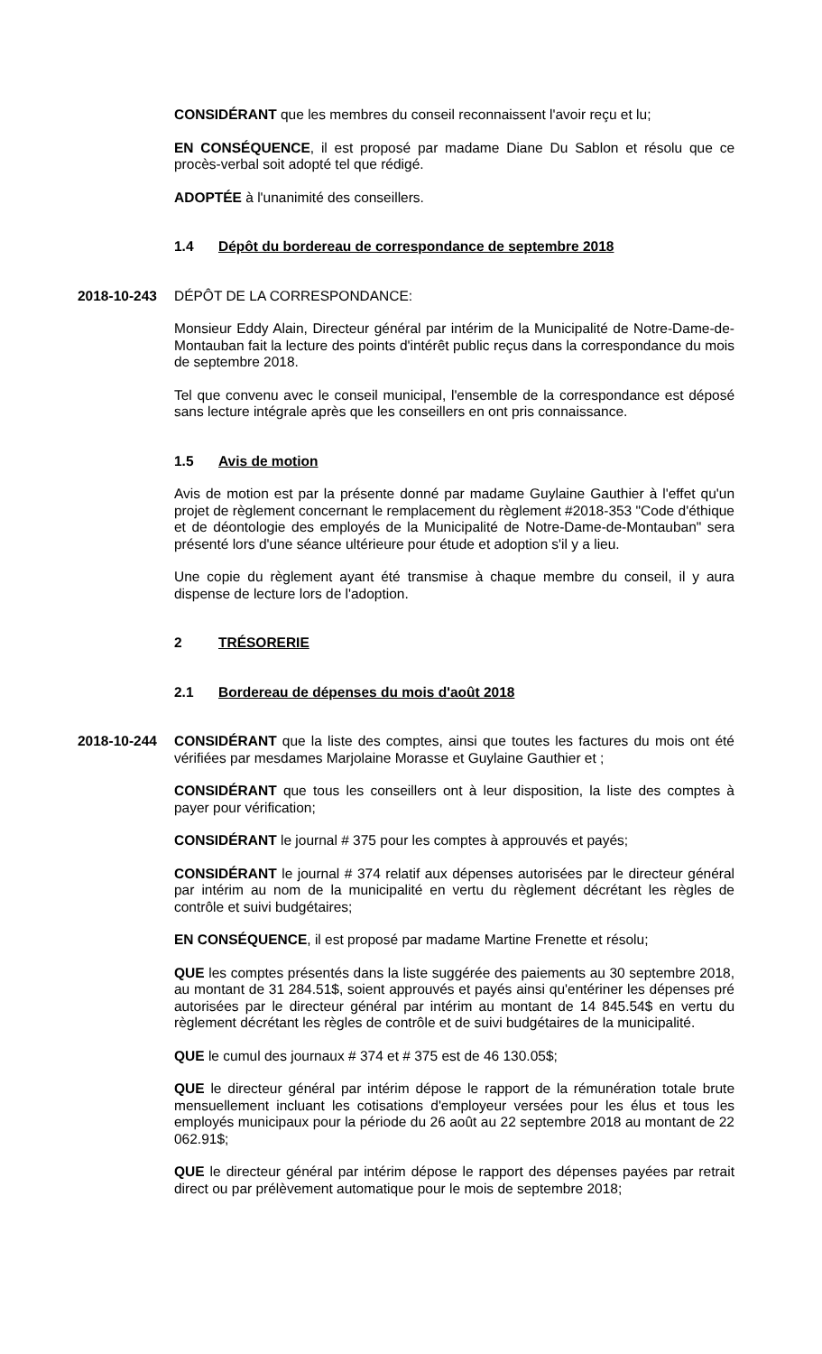CONSIDÉRANT que les membres du conseil reconnaissent l'avoir reçu et lu;
EN CONSÉQUENCE, il est proposé par madame Diane Du Sablon et résolu que ce procès-verbal soit adopté tel que rédigé.
ADOPTÉE à l'unanimité des conseillers.
1.4 Dépôt du bordereau de correspondance de septembre 2018
2018-10-243 DÉPÔT DE LA CORRESPONDANCE:
Monsieur Eddy Alain, Directeur général par intérim de la Municipalité de Notre-Dame-de-Montauban fait la lecture des points d'intérêt public reçus dans la correspondance du mois de septembre 2018.
Tel que convenu avec le conseil municipal, l'ensemble de la correspondance est déposé sans lecture intégrale après que les conseillers en ont pris connaissance.
1.5 Avis de motion
Avis de motion est par la présente donné par madame Guylaine Gauthier à l'effet qu'un projet de règlement concernant le remplacement du règlement #2018-353 "Code d'éthique et de déontologie des employés de la Municipalité de Notre-Dame-de-Montauban" sera présenté lors d'une séance ultérieure pour étude et adoption s'il y a lieu.
Une copie du règlement ayant été transmise à chaque membre du conseil, il y aura dispense de lecture lors de l'adoption.
2 TRÉSORERIE
2.1 Bordereau de dépenses du mois d'août 2018
2018-10-244 CONSIDÉRANT que la liste des comptes, ainsi que toutes les factures du mois ont été vérifiées par mesdames Marjolaine Morasse et Guylaine Gauthier et ;
CONSIDÉRANT que tous les conseillers ont à leur disposition, la liste des comptes à payer pour vérification;
CONSIDÉRANT le journal # 375 pour les comptes à approuvés et payés;
CONSIDÉRANT le journal # 374 relatif aux dépenses autorisées par le directeur général par intérim au nom de la municipalité en vertu du règlement décrétant les règles de contrôle et suivi budgétaires;
EN CONSÉQUENCE, il est proposé par madame Martine Frenette et résolu;
QUE les comptes présentés dans la liste suggérée des paiements au 30 septembre 2018, au montant de 31 284.51$, soient approuvés et payés ainsi qu'entériner les dépenses pré autorisées par le directeur général par intérim au montant de 14 845.54$ en vertu du règlement décrétant les règles de contrôle et de suivi budgétaires de la municipalité.
QUE le cumul des journaux # 374 et # 375 est de 46 130.05$;
QUE le directeur général par intérim dépose le rapport de la rémunération totale brute mensuellement incluant les cotisations d'employeur versées pour les élus et tous les employés municipaux pour la période du 26 août au 22 septembre 2018 au montant de 22 062.91$;
QUE le directeur général par intérim dépose le rapport des dépenses payées par retrait direct ou par prélèvement automatique pour le mois de septembre 2018;